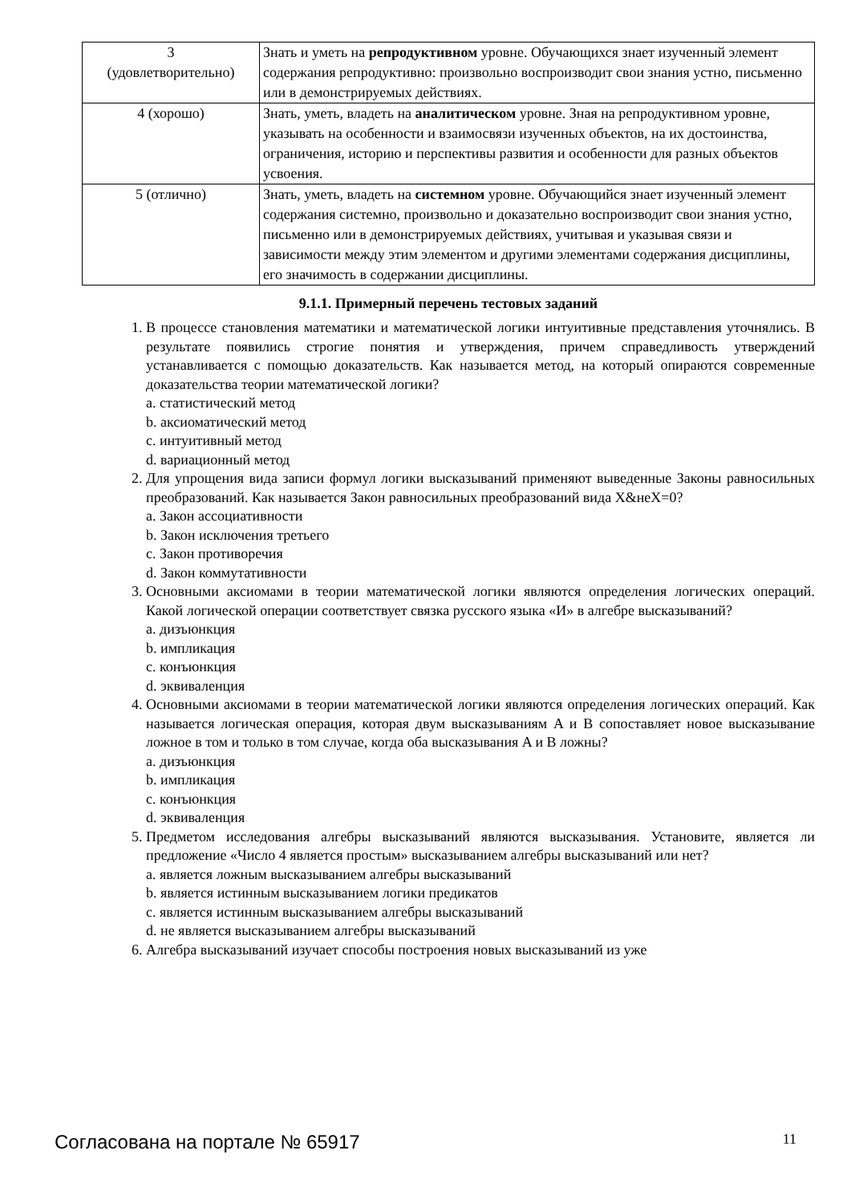| 3 (удовлетворительно) | Знать и уметь на репродуктивном уровне. Обучающихся знает изученный элемент содержания репродуктивно: произвольно воспроизводит свои знания устно, письменно или в демонстрируемых действиях. |
| 4 (хорошо) | Знать, уметь, владеть на аналитическом уровне. Зная на репродуктивном уровне, указывать на особенности и взаимосвязи изученных объектов, на их достоинства, ограничения, историю и перспективы развития и особенности для разных объектов усвоения. |
| 5 (отлично) | Знать, уметь, владеть на системном уровне. Обучающийся знает изученный элемент содержания системно, произвольно и доказательно воспроизводит свои знания устно, письменно или в демонстрируемых действиях, учитывая и указывая связи и зависимости между этим элементом и другими элементами содержания дисциплины, его значимость в содержании дисциплины. |
9.1.1. Примерный перечень тестовых заданий
1. В процессе становления математики и математической логики интуитивные представления уточнялись. В результате появились строгие понятия и утверждения, причем справедливость утверждений устанавливается с помощью доказательств. Как называется метод, на который опираются современные доказательства теории математической логики?
a. статистический метод
b. аксиоматический метод
c. интуитивный метод
d. вариационный метод
2. Для упрощения вида записи формул логики высказываний применяют выведенные Законы равносильных преобразований. Как называется Закон равносильных преобразований вида X&неX=0?
a. Закон ассоциативности
b. Закон исключения третьего
c. Закон противоречия
d. Закон коммутативности
3. Основными аксиомами в теории математической логики являются определения логических операций. Какой логической операции соответствует связка русского языка «И» в алгебре высказываний?
a. дизъюнкция
b. импликация
c. конъюнкция
d. эквиваленция
4. Основными аксиомами в теории математической логики являются определения логических операций. Как называется логическая операция, которая двум высказываниям A и B сопоставляет новое высказывание ложное в том и только в том случае, когда оба высказывания A и B ложны?
a. дизъюнкция
b. импликация
c. конъюнкция
d. эквиваленция
5. Предметом исследования алгебры высказываний являются высказывания. Установите, является ли предложение «Число 4 является простым» высказыванием алгебры высказываний или нет?
a. является ложным высказыванием алгебры высказываний
b. является истинным высказыванием логики предикатов
c. является истинным высказыванием алгебры высказываний
d. не является высказыванием алгебры высказываний
6. Алгебра высказываний изучает способы построения новых высказываний из уже
Согласована на портале № 65917 11